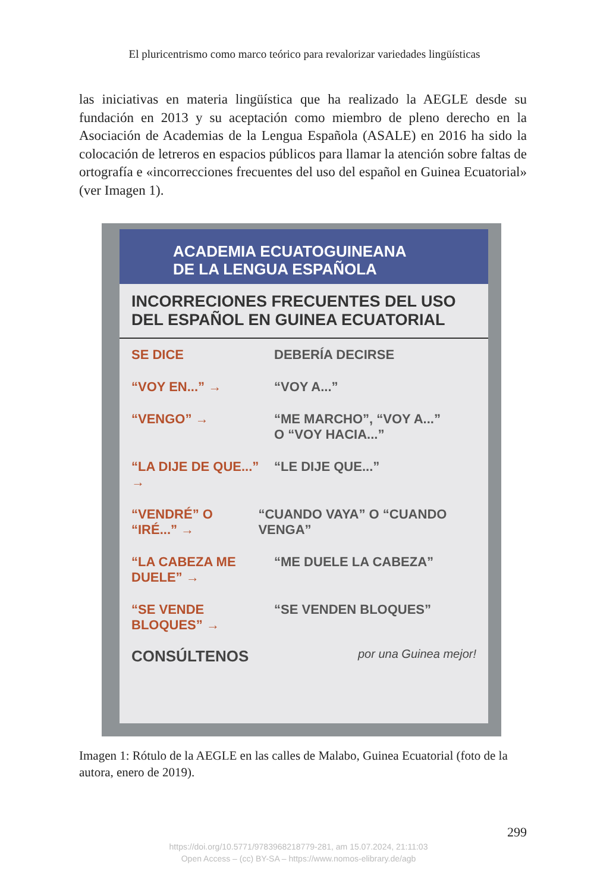El pluricentrismo como marco teórico para revalorizar variedades lingüísticas
las iniciativas en materia lingüística que ha realizado la AEGLE desde su fundación en 2013 y su aceptación como miembro de pleno derecho en la Asociación de Academias de la Lengua Española (ASALE) en 2016 ha sido la colocación de letreros en espacios públicos para llamar la atención sobre faltas de ortografía e «incorrecciones frecuentes del uso del español en Guinea Ecuatorial» (ver Imagen 1).
ACADEMIA ECUATOGUINEANA
DE LA LENGUA ESPAÑOLA
INCORRECIONES FRECUENTES DEL USO DEL ESPAÑOL EN GUINEA ECUATORIAL
SE DICE DEBERÍA DECIRSE
“VOY EN...” → “VOY A...”
“VENGO” → “ME MARCHO”, “VOY A...”
O “VOY HACIA...”
“LA DIJE DE QUE...” →
“LE DIJE QUE...”
“VENDRÉ” O “IRÉ...” →
“CUANDO VAYA” O “CUANDO VENGA”
“LA CABEZA ME DUELE” →
“ME DUELE LA CABEZA”
“SE VENDE BLOQUES” →
“SE VENDEN BLOQUES”
CONSÚLTENOS por una Guinea mejor!
Imagen 1: Rótulo de la AEGLE en las calles de Malabo, Guinea Ecuatorial (foto de la autora, enero de 2019).
299
https://doi.org/10.5771/9783968218779-281, am 15.07.2024, 21:11:03
Open Access – (cc) BY-SA – https://www.nomos-elibrary.de/agb